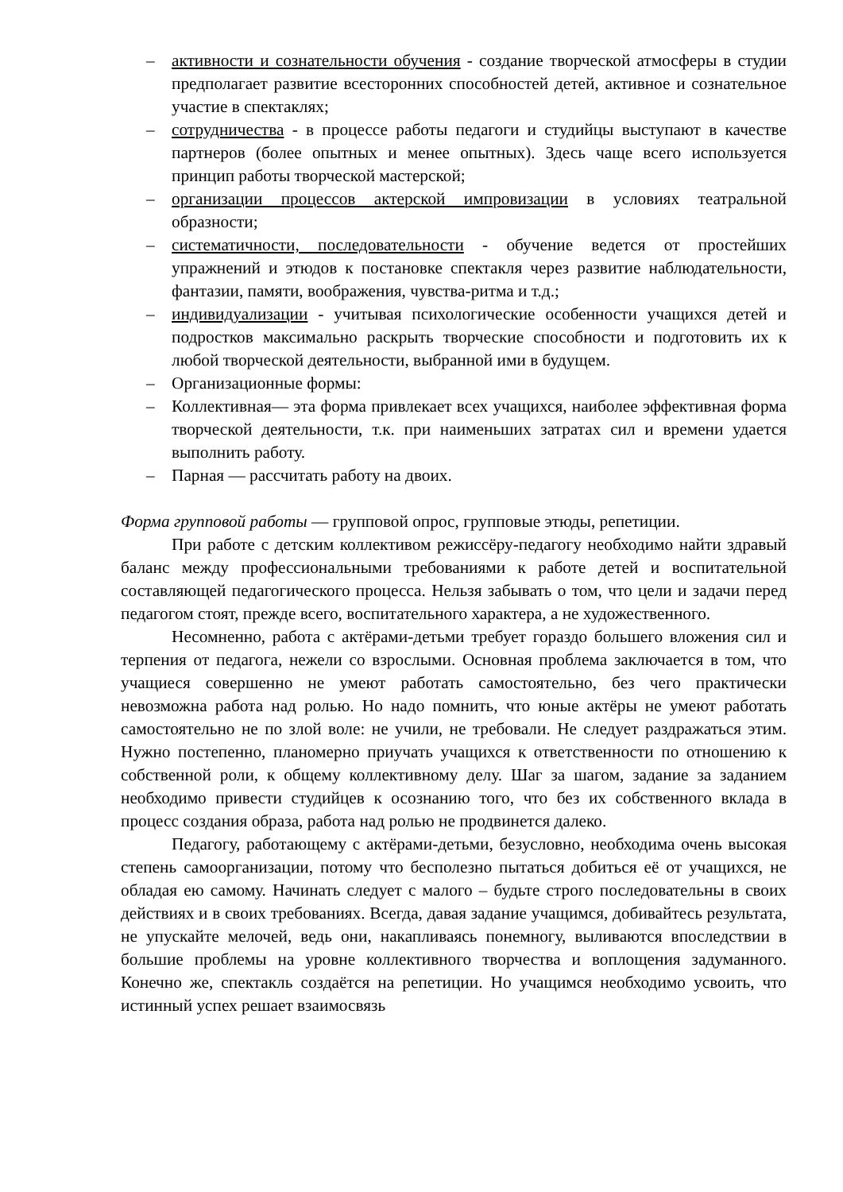– активности и сознательности обучения - создание творческой атмосферы в студии предполагает развитие всесторонних способностей детей, активное и сознательное участие в спектаклях;
– сотрудничества - в процессе работы педагоги и студийцы выступают в качестве партнеров (более опытных и менее опытных). Здесь чаще всего используется принцип работы творческой мастерской;
– организации процессов актерской импровизации в условиях театральной образности;
– систематичности, последовательности - обучение ведется от простейших упражнений и этюдов к постановке спектакля через развитие наблюдательности, фантазии, памяти, воображения, чувства-ритма и т.д.;
– индивидуализации - учитывая психологические особенности учащихся детей и подростков максимально раскрыть творческие способности и подготовить их к любой творческой деятельности, выбранной ими в будущем.
– Организационные формы:
– Коллективная— эта форма привлекает всех учащихся, наиболее эффективная форма творческой деятельности, т.к. при наименьших затратах сил и времени удается выполнить работу.
– Парная — рассчитать работу на двоих.
Форма групповой работы — групповой опрос, групповые этюды, репетиции.
При работе с детским коллективом режиссёру-педагогу необходимо найти здравый баланс между профессиональными требованиями к работе детей и воспитательной составляющей педагогического процесса. Нельзя забывать о том, что цели и задачи перед педагогом стоят, прежде всего, воспитательного характера, а не художественного.
Несомненно, работа с актёрами-детьми требует гораздо большего вложения сил и терпения от педагога, нежели со взрослыми. Основная проблема заключается в том, что учащиеся совершенно не умеют работать самостоятельно, без чего практически невозможна работа над ролью. Но надо помнить, что юные актёры не умеют работать самостоятельно не по злой воле: не учили, не требовали. Не следует раздражаться этим. Нужно постепенно, планомерно приучать учащихся к ответственности по отношению к собственной роли, к общему коллективному делу. Шаг за шагом, задание за заданием необходимо привести студийцев к осознанию того, что без их собственного вклада в процесс создания образа, работа над ролью не продвинется далеко.
Педагогу, работающему с актёрами-детьми, безусловно, необходима очень высокая степень самоорганизации, потому что бесполезно пытаться добиться её от учащихся, не обладая ею самому. Начинать следует с малого – будьте строго последовательны в своих действиях и в своих требованиях. Всегда, давая задание учащимся, добивайтесь результата, не упускайте мелочей, ведь они, накапливаясь понемногу, выливаются впоследствии в большие проблемы на уровне коллективного творчества и воплощения задуманного. Конечно же, спектакль создаётся на репетиции. Но учащимся необходимо усвоить, что истинный успех решает взаимосвязь